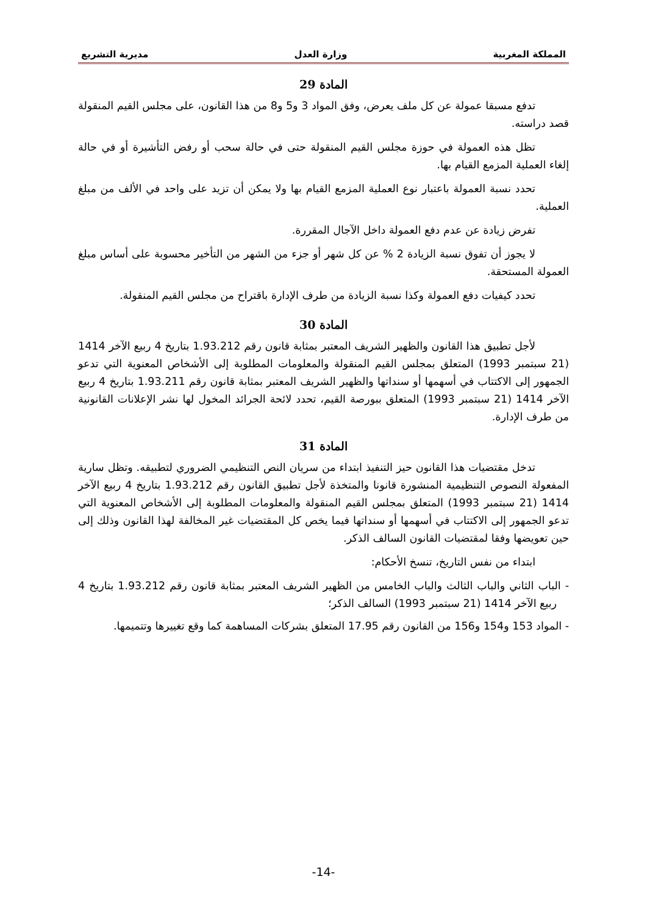المملكة المغربية وزارة العدل مديرية التشريع
المادة 29
تدفع مسبقا عمولة عن كل ملف يعرض، وفق المواد 3 و5 و8 من هذا القانون، على مجلس القيم المنقولة قصد دراسته.
تظل هذه العمولة في حوزة مجلس القيم المنقولة حتى في حالة سحب أو رفض التأشيرة أو في حالة إلغاء العملية المزمع القيام بها.
تحدد نسبة العمولة باعتبار نوع العملية المزمع القيام بها ولا يمكن أن تزيد على واحد في الألف من مبلغ العملية.
تفرض زيادة عن عدم دفع العمولة داخل الآجال المقررة.
لا يجوز أن تفوق نسبة الزيادة 2 % عن كل شهر أو جزء من الشهر من التأخير محسوبة على أساس مبلغ العمولة المستحقة.
تحدد كيفيات دفع العمولة وكذا نسبة الزيادة من طرف الإدارة باقتراح من مجلس القيم المنقولة.
المادة 30
لأجل تطبيق هذا القانون والظهير الشريف المعتبر بمثابة قانون رقم 1.93.212 بتاريخ 4 ربيع الآخر 1414 (21 سبتمبر 1993) المتعلق بمجلس القيم المنقولة والمعلومات المطلوبة إلى الأشخاص المعنوية التي تدعو الجمهور إلى الاكتتاب في أسهمها أو سنداتها والظهير الشريف المعتبر بمثابة قانون رقم 1.93.211 بتاريخ 4 ربيع الآخر 1414 (21 سبتمبر 1993) المتعلق ببورصة القيم، تحدد لائحة الجرائد المخول لها نشر الإعلانات القانونية من طرف الإدارة.
المادة 31
تدخل مقتضيات هذا القانون حيز التنفيذ ابتداء من سريان النص التنظيمي الضروري لتطبيقه. وتظل سارية المفعولة النصوص التنظيمية المنشورة قانونا والمتخذة لأجل تطبيق القانون رقم 1.93.212 بتاريخ 4 ربيع الآخر 1414 (21 سبتمبر 1993) المتعلق بمجلس القيم المنقولة والمعلومات المطلوبة إلى الأشخاص المعنوية التي تدعو الجمهور إلى الاكتتاب في أسهمها أو سنداتها فيما يخص كل المقتضيات غير المخالفة لهذا القانون وذلك إلى حين تعويضها وفقا لمقتضيات القانون السالف الذكر.
ابتداء من نفس التاريخ، تنسخ الأحكام:
- الباب الثاني والباب الثالث والباب الخامس من الظهير الشريف المعتبر بمثابة قانون رقم 1.93.212 بتاريخ 4 ربيع الآخر 1414 (21 سبتمبر 1993) السالف الذكر؛
- المواد 153 و154 و156 من القانون رقم 17.95 المتعلق بشركات المساهمة كما وقع تغييرها وتتميمها.
-14-